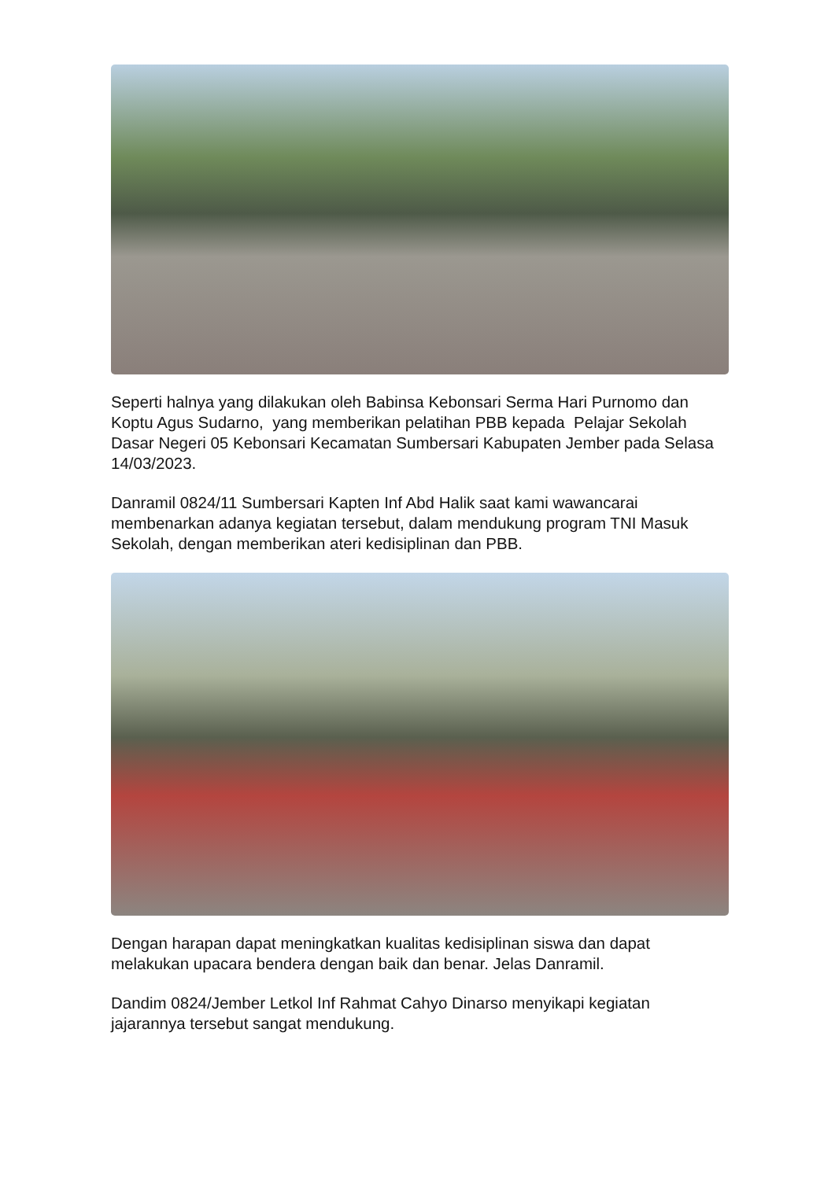Seperti halnya yang dilakukan oleh Babinsa Kebonsari Serma Hari Purnomo dan Koptu Agus Sudarno, yang memberikan pelatihan PBB kepada Pelajar Sekolah Dasar Negeri 05 Kebonsari Kecamatan Sumbersari Kabupaten Jember pada Selasa 14/03/2023.
Danramil 0824/11 Sumbersari Kapten Inf Abd Halik saat kami wawancarai membenarkan adanya kegiatan tersebut, dalam mendukung program TNI Masuk Sekolah, dengan memberikan ateri kedisiplinan dan PBB.
Dengan harapan dapat meningkatkan kualitas kedisiplinan siswa dan dapat melakukan upacara bendera dengan baik dan benar. Jelas Danramil.
Dandim 0824/Jember Letkol Inf Rahmat Cahyo Dinarso menyikapi kegiatan jajarannya tersebut sangat mendukung.